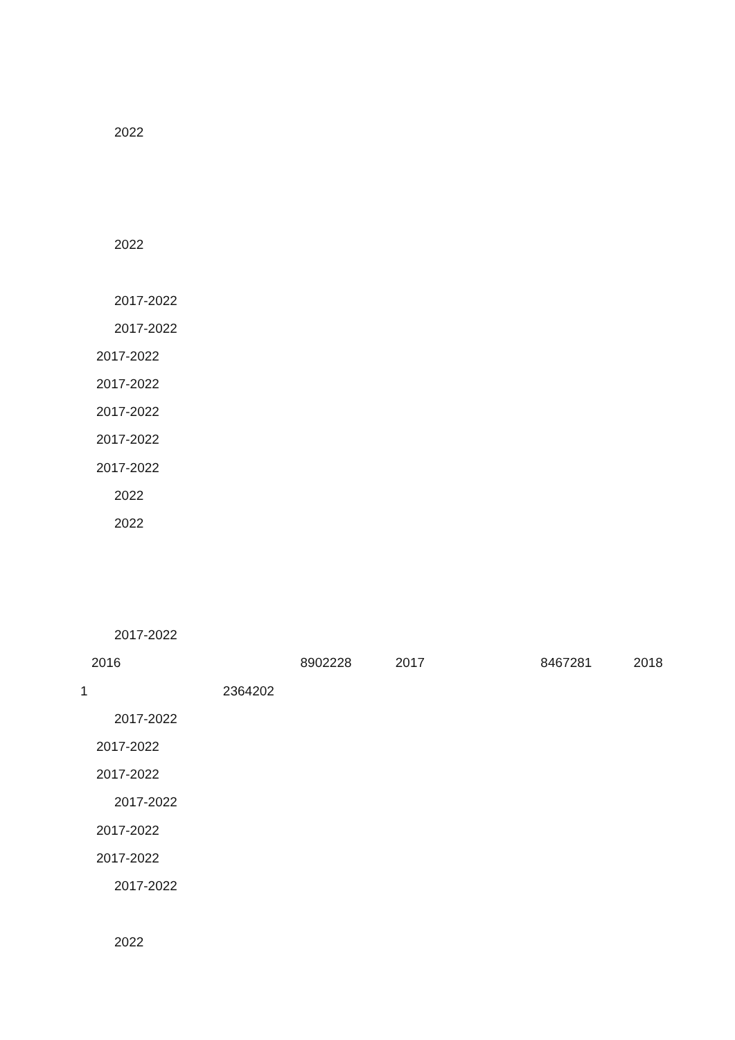2022
2022
2017-2022
2017-2022
2017-2022
2017-2022
2017-2022
2017-2022
2017-2022
2022
2022
2017-2022
2016 8902228 2017 8467281 2018
1 2364202
2017-2022
2017-2022
2017-2022
2017-2022
2017-2022
2017-2022
2017-2022
2022